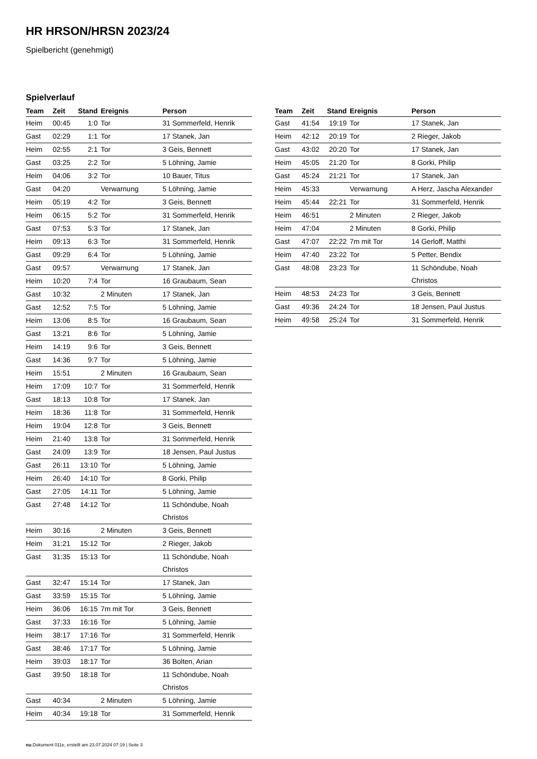HR HRSON/HRSN 2023/24
Spielbericht (genehmigt)
Spielverlauf
| Team | Zeit | Stand | Ereignis | Person |
| --- | --- | --- | --- | --- |
| Heim | 00:45 | 1:0 | Tor | 31 Sommerfeld, Henrik |
| Gast | 02:29 | 1:1 | Tor | 17 Stanek, Jan |
| Heim | 02:55 | 2:1 | Tor | 3 Geis, Bennett |
| Gast | 03:25 | 2:2 | Tor | 5 Löhning, Jamie |
| Heim | 04:06 | 3:2 | Tor | 10 Bauer, Titus |
| Gast | 04:20 | | Verwarnung | 5 Löhning, Jamie |
| Heim | 05:19 | 4:2 | Tor | 3 Geis, Bennett |
| Heim | 06:15 | 5:2 | Tor | 31 Sommerfeld, Henrik |
| Gast | 07:53 | 5:3 | Tor | 17 Stanek, Jan |
| Heim | 09:13 | 6:3 | Tor | 31 Sommerfeld, Henrik |
| Gast | 09:29 | 6:4 | Tor | 5 Löhning, Jamie |
| Gast | 09:57 | | Verwarnung | 17 Stanek, Jan |
| Heim | 10:20 | 7:4 | Tor | 16 Graubaum, Sean |
| Gast | 10:32 | | 2 Minuten | 17 Stanek, Jan |
| Gast | 12:52 | 7:5 | Tor | 5 Löhning, Jamie |
| Heim | 13:06 | 8:5 | Tor | 16 Graubaum, Sean |
| Gast | 13:21 | 8:6 | Tor | 5 Löhning, Jamie |
| Heim | 14:19 | 9:6 | Tor | 3 Geis, Bennett |
| Gast | 14:36 | 9:7 | Tor | 5 Löhning, Jamie |
| Heim | 15:51 | | 2 Minuten | 16 Graubaum, Sean |
| Heim | 17:09 | 10:7 | Tor | 31 Sommerfeld, Henrik |
| Gast | 18:13 | 10:8 | Tor | 17 Stanek, Jan |
| Heim | 18:36 | 11:8 | Tor | 31 Sommerfeld, Henrik |
| Heim | 19:04 | 12:8 | Tor | 3 Geis, Bennett |
| Heim | 21:40 | 13:8 | Tor | 31 Sommerfeld, Henrik |
| Gast | 24:09 | 13:9 | Tor | 18 Jensen, Paul Justus |
| Gast | 26:11 | 13:10 | Tor | 5 Löhning, Jamie |
| Heim | 26:40 | 14:10 | Tor | 8 Gorki, Philip |
| Gast | 27:05 | 14:11 | Tor | 5 Löhning, Jamie |
| Gast | 27:48 | 14:12 | Tor | 11 Schöndube, Noah Christos |
| Heim | 30:16 | | 2 Minuten | 3 Geis, Bennett |
| Heim | 31:21 | 15:12 | Tor | 2 Rieger, Jakob |
| Gast | 31:35 | 15:13 | Tor | 11 Schöndube, Noah Christos |
| Gast | 32:47 | 15:14 | Tor | 17 Stanek, Jan |
| Gast | 33:59 | 15:15 | Tor | 5 Löhning, Jamie |
| Heim | 36:06 | 16:15 | 7m mit Tor | 3 Geis, Bennett |
| Gast | 37:33 | 16:16 | Tor | 5 Löhning, Jamie |
| Heim | 38:17 | 17:16 | Tor | 31 Sommerfeld, Henrik |
| Gast | 38:46 | 17:17 | Tor | 5 Löhning, Jamie |
| Heim | 39:03 | 18:17 | Tor | 36 Bolten, Arian |
| Gast | 39:50 | 18:18 | Tor | 11 Schöndube, Noah Christos |
| Gast | 40:34 | | 2 Minuten | 5 Löhning, Jamie |
| Heim | 40:34 | 19:18 | Tor | 31 Sommerfeld, Henrik |
| Team | Zeit | Stand | Ereignis | Person |
| --- | --- | --- | --- | --- |
| Gast | 41:54 | 19:19 | Tor | 17 Stanek, Jan |
| Heim | 42:12 | 20:19 | Tor | 2 Rieger, Jakob |
| Gast | 43:02 | 20:20 | Tor | 17 Stanek, Jan |
| Heim | 45:05 | 21:20 | Tor | 8 Gorki, Philip |
| Gast | 45:24 | 21:21 | Tor | 17 Stanek, Jan |
| Heim | 45:33 | | Verwarnung | A Herz, Jascha Alexander |
| Heim | 45:44 | 22:21 | Tor | 31 Sommerfeld, Henrik |
| Heim | 46:51 | | 2 Minuten | 2 Rieger, Jakob |
| Heim | 47:04 | | 2 Minuten | 8 Gorki, Philip |
| Gast | 47:07 | 22:22 | 7m mit Tor | 14 Gerloff, Matthi |
| Heim | 47:40 | 23:22 | Tor | 5 Petter, Bendix |
| Gast | 48:08 | 23:23 | Tor | 11 Schöndube, Noah Christos |
| Heim | 48:53 | 24:23 | Tor | 3 Geis, Bennett |
| Gast | 49:36 | 24:24 | Tor | 18 Jensen, Paul Justus |
| Heim | 49:58 | 25:24 | Tor | 31 Sommerfeld, Henrik |
nu.Dokument 011e, erstellt am 23.07.2024 07:19 | Seite 3